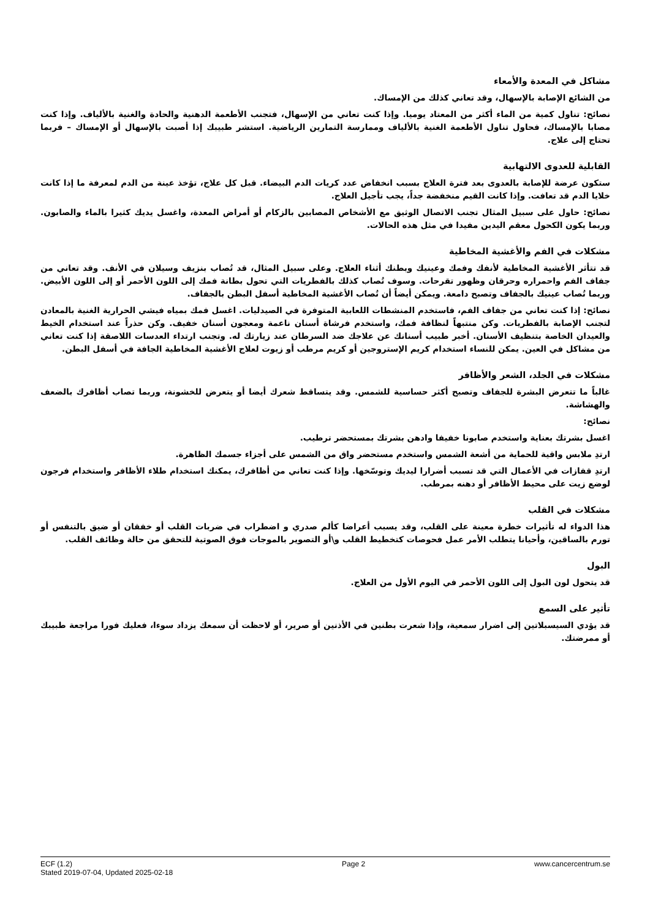مشاكل في المعدة والأمعاء
من الشائع الإصابة بالإسهال، وقد تعاني كذلك من الإمساك.
نصائح: تناول كمية من الماء أكثر من المعتاد يوميا. وإذا كنت تعاني من الإسهال، فتجنب الأطعمة الدهنية والحادة والغنية بالألياف. وإذا كنت مصابا بالإمساك، فحاول تناول الأطعمة الغنية بالألياف وممارسة التمارين الرياضية. استشر طبيبك إذا أصبت بالإسهال أو الإمساك – فربما تحتاج إلى علاج.
القابلية للعدوى الالتهابية
ستكون عرضة للإصابة بالعدوى بعد فترة العلاج بسبب انخفاض عدد كريات الدم البيضاء. قبل كل علاج، تؤخذ عينة من الدم لمعرفة ما إذا كانت خلايا الدم قد تعافت. وإذا كانت القيم منخفضة جداً، يجب تأجيل العلاج.
نصائح: حاول على سبيل المثال تجنب الاتصال الوثيق مع الأشخاص المصابين بالزكام أو أمراض المعدة، واغسل يديك كثيرا بالماء والصابون. وربما يكون الكحول معقم اليدين مفيدا في مثل هذه الحالات.
مشكلات في الفم والأغشية المخاطية
قد تتأثر الأغشية المخاطية لأنفك وفمك وعينيك وبطنك أثناء العلاج. وعلى سبيل المثال، قد تُصاب بنزيف وسيلان في الأنف. وقد تعاني من جفاف الفم واحمراره وحرقان وظهور تقرحات. وسوف تُصاب كذلك بالفطريات التي تحول بطانة فمك إلى اللون الأحمر أو إلى اللون الأبيض. وربما تُصاب عينيك بالجفاف وتصبح دامعة. ويمكن أيضاً أن تُصاب الأغشية المخاطية أسفل البطن بالجفاف.
نصائح: إذا كنت تعاني من جفاف الفم، فاستخدم المنشطات اللعابية المتوفرة في الصيدليات. اغسل فمك بمياه فيشي الحرارية الغنية بالمعادن لتجنب الإصابة بالفطريات. وكن منتبهاً لنظافة فمك، واستخدم فرشاة أسنان ناعمة ومعجون أسنان خفيف. وكن حذراً عند استخدام الخيط والعيدان الخاصة بتنظيف الأسنان. أخبر طبيب أسنانك عن علاجك ضد السرطان عند زيارتك له. وتجنب ارتداء العدسات اللاصقة إذا كنت تعاني من مشاكل في العين. يمكن للنساء استخدام كريم الإستروجين أو كريم مرطب أو زيوت لعلاج الأغشية المخاطية الجافة في أسفل البطن.
مشكلات في الجلد، الشعر والأظافر
غالباً ما تتعرض البشرة للجفاف وتصبح أكثر حساسية للشمس. وقد يتساقط شعرك أيضا أو يتعرض للخشونة، وربما تصاب أظافرك بالضعف والهشاشة.
نصائح:
اغسل بشرتك بعناية واستخدم صابونا خفيفا وادهن بشرتك بمستحضر ترطيب.
ارتدِ ملابس واقية للحماية من أشعة الشمس واستخدم مستحضر واق من الشمس على أجزاء جسمك الظاهرة.
ارتدِ قفازات في الأعمال التي قد تسبب أضرارا ليديك وتوسّخها. وإذا كنت تعاني من أظافرك، يمكنك استخدام طلاء الأظافر واستخدام فرجون لوضع زيت على محيط الأظافر أو دهنه بمرطب.
مشكلات في القلب
هذا الدواء له تأثيرات خطرة معينة على القلب، وقد يسبب أعراضا كألم صدري و اضطراب في ضربات القلب أو خفقان أو ضيق بالتنفس أو تورم بالساقين، وأحيانا يتطلب الأمر عمل فحوصات كتخطيط القلب و\أو التصوير بالموجات فوق الصوتية للتحقق من حالة وظائف القلب.
البول
قد يتحول لون البول إلى اللون الأحمر في اليوم الأول من العلاج.
تأثير على السمع
قد يؤدي السيسبلاتين إلى اضرار سمعية، وإذا شعرت بطنين في الأذنين أو صرير، أو لاحظت أن سمعك يزداد سوءا، فعليك فورا مراجعة طبيبك أو ممرضتك.
ECF (1.2)
Stated 2019-07-04, Updated 2025-02-18
Page 2 www.cancercentrum.se